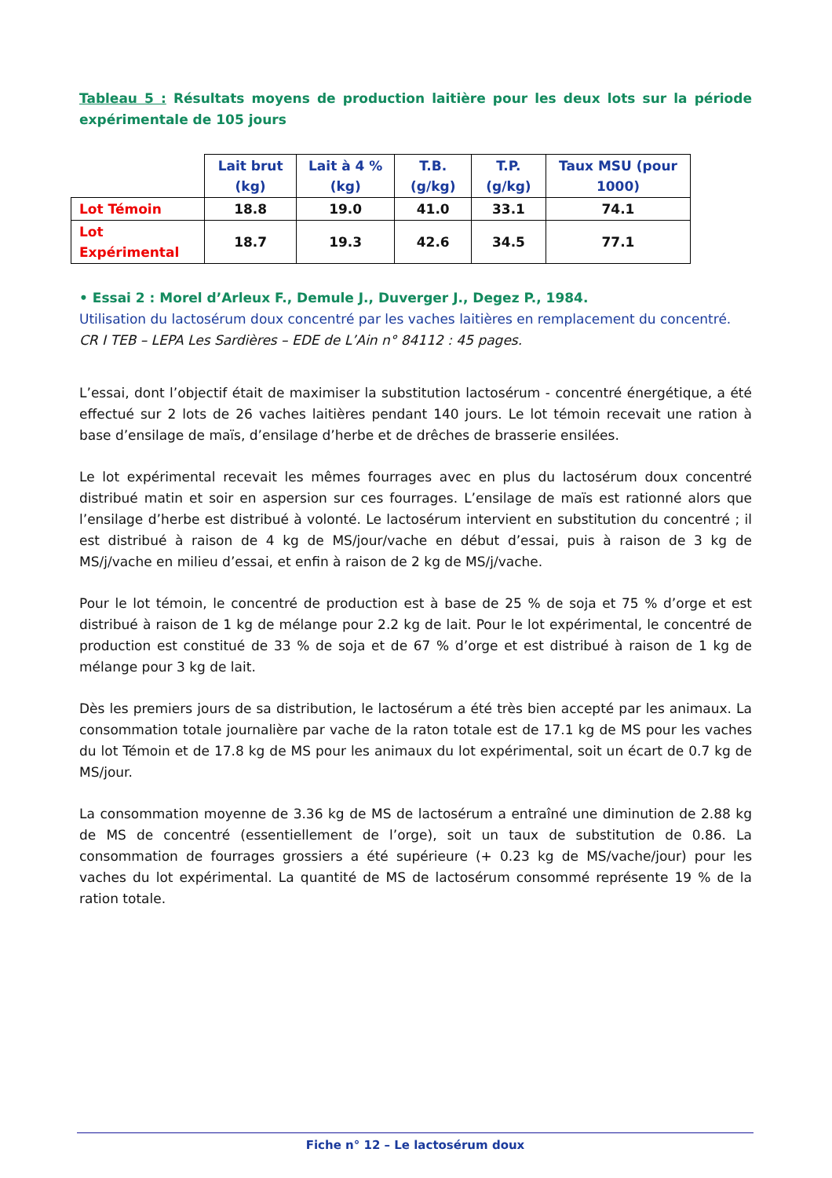Tableau 5 : Résultats moyens de production laitière pour les deux lots sur la période expérimentale de 105 jours
| | Lait brut (kg) | Lait à 4 % (kg) | T.B. (g/kg) | T.P. (g/kg) | Taux MSU (pour 1000) |
| --- | --- | --- | --- | --- | --- |
| Lot Témoin | 18.8 | 19.0 | 41.0 | 33.1 | 74.1 |
| Lot Expérimental | 18.7 | 19.3 | 42.6 | 34.5 | 77.1 |
• Essai 2 : Morel d’Arleux F., Demule J., Duverger J., Degez P., 1984.
Utilisation du lactosérum doux concentré par les vaches laitières en remplacement du concentré.
CR I TEB – LEPA Les Sardières – EDE de L’Ain n° 84112 : 45 pages.
L’essai, dont l’objectif était de maximiser la substitution lactosérum - concentré énergétique, a été effectué sur 2 lots de 26 vaches laitières pendant 140 jours. Le lot témoin recevait une ration à base d’ensilage de maïs, d’ensilage d’herbe et de drêches de brasserie ensilées.
Le lot expérimental recevait les mêmes fourrages avec en plus du lactosérum doux concentré distribué matin et soir en aspersion sur ces fourrages. L’ensilage de maïs est rationné alors que l’ensilage d’herbe est distribué à volonté. Le lactosérum intervient en substitution du concentré ; il est distribué à raison de 4 kg de MS/jour/vache en début d’essai, puis à raison de 3 kg de MS/j/vache en milieu d’essai, et enfin à raison de 2 kg de MS/j/vache.
Pour le lot témoin, le concentré de production est à base de 25 % de soja et 75 % d’orge et est distribué à raison de 1 kg de mélange pour 2.2 kg de lait. Pour le lot expérimental, le concentré de production est constitué de 33 % de soja et de 67 % d’orge et est distribué à raison de 1 kg de mélange pour 3 kg de lait.
Dès les premiers jours de sa distribution, le lactosérum a été très bien accepté par les animaux. La consommation totale journalière par vache de la raton totale est de 17.1 kg de MS pour les vaches du lot Témoin et de 17.8 kg de MS pour les animaux du lot expérimental, soit un écart de 0.7 kg de MS/jour.
La consommation moyenne de 3.36 kg de MS de lactosérum a entraîné une diminution de 2.88 kg de MS de concentré (essentiellement de l’orge), soit un taux de substitution de 0.86. La consommation de fourrages grossiers a été supérieure (+ 0.23 kg de MS/vache/jour) pour les vaches du lot expérimental. La quantité de MS de lactosérum consommé représente 19 % de la ration totale.
Fiche n° 12 – Le lactosérum doux